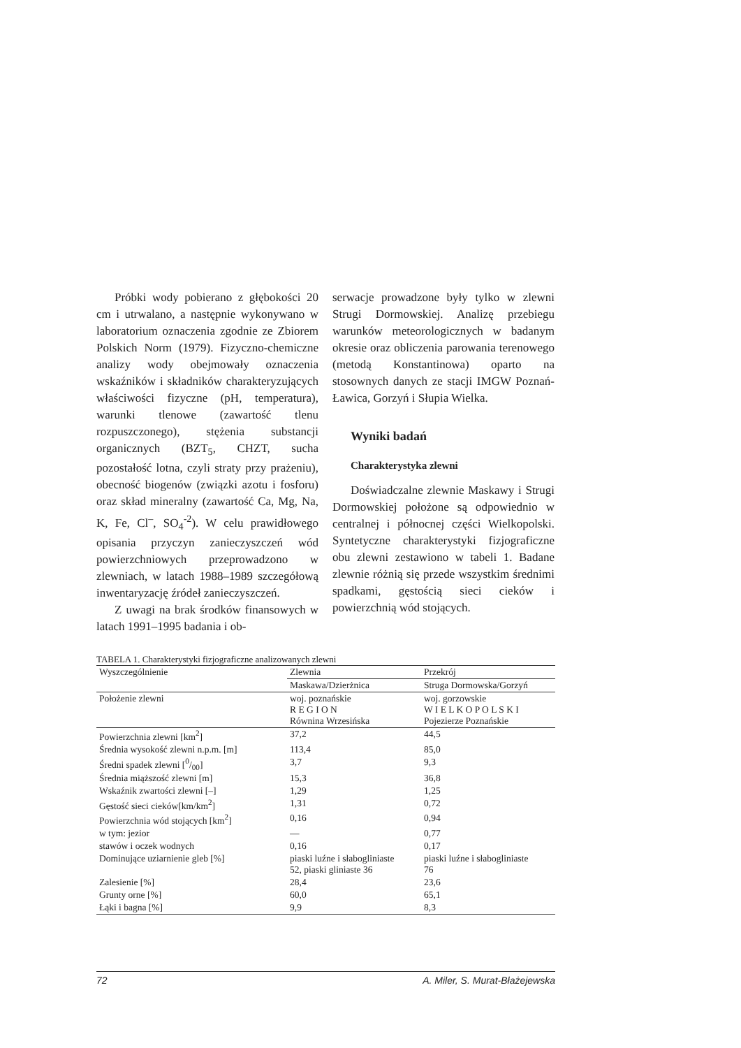Próbki wody pobierano z głębokości 20 cm i utrwalano, a następnie wykonywano w laboratorium oznaczenia zgodnie ze Zbiorem Polskich Norm (1979). Fizyczno-chemiczne analizy wody obejmowały oznaczenia wskaźników i składników charakteryzujących właściwości fizyczne (pH, temperatura), warunki tlenowe (zawartość tlenu rozpuszczonego), stężenia substancji organicznych (BZT<sub>5</sub>, CHZT, sucha pozostałość lotna, czyli straty przy prażeniu), obecność biogenów (związki azotu i fosforu) oraz skład mineralny (zawartość Ca, Mg, Na, K, Fe, Cl<sup>–</sup>, SO<sub>4</sub><sup>-2</sup>). W celu prawidłowego opisania przyczyn zanieczyszczeń wód powierzchniowych przeprowadzono w zlewniach, w latach 1988–1989 szczegółową inwentaryzację źródeł zanieczyszczeń.
Z uwagi na brak środków finansowych w latach 1991–1995 badania i ob-
serwacje prowadzone były tylko w zlewni Strugi Dormowskiej. Analizę przebiegu warunków meteorologicznych w badanym okresie oraz obliczenia parowania terenowego (metodą Konstantinowa) oparto na stosownych danych ze stacji IMGW Poznań-Ławica, Gorzyń i Słupia Wielka.
Wyniki badań
Charakterystyka zlewni
Doświadczalne zlewnie Maskawy i Strugi Dormowskiej położone są odpowiednio w centralnej i północnej części Wielkopolski. Syntetyczne charakterystyki fizjograficzne obu zlewni zestawiono w tabeli 1. Badane zlewnie różnią się przede wszystkim średnimi spadkami, gęstością sieci cieków i powierzchnią wód stojących.
TABELA 1. Charakterystyki fizjograficzne analizowanych zlewni
| Wyszczególnienie | Zlewnia | Przekrój |
| --- | --- | --- |
| | Maskawa/Dzierżnica | Struga Dormowska/Gorzyń |
| Położenie zlewni | woj. poznańskie R E G I O N Równina Wrzesińska | woj. gorzowskie W I E L K O P O L S K I Pojezierze Poznańskie |
| Powierzchnia zlewni [km<sup>2</sup>] | 37,2 | 44,5 |
| Średnia wysokość zlewni n.p.m. [m] | 113,4 | 85,0 |
| Średni spadek zlewni [0/00] | 3,7 | 9,3 |
| Średnia miąższość zlewni [m] | 15,3 | 36,8 |
| Wskaźnik zwartości zlewni [–] | 1,29 | 1,25 |
| Gęstość sieci cieków[km/km<sup>2</sup>] | 1,31 | 0,72 |
| Powierzchnia wód stojących [km<sup>2</sup>] | 0,16 | 0,94 |
| w tym: jezior | — | 0,77 |
| stawów i oczek wodnych | 0,16 | 0,17 |
| Dominujące uziarnienie gleb [%] | piaski luźne i słabogliniaste 52, piaski gliniaste 36 | piaski luźne i słabogliniaste 76 |
| Zalesienie [%] | 28,4 | 23,6 |
| Grunty orne [%] | 60,0 | 65,1 |
| Łąki i bagna [%] | 9,9 | 8,3 |
72 A. Miler, S. Murat-Błażejewska